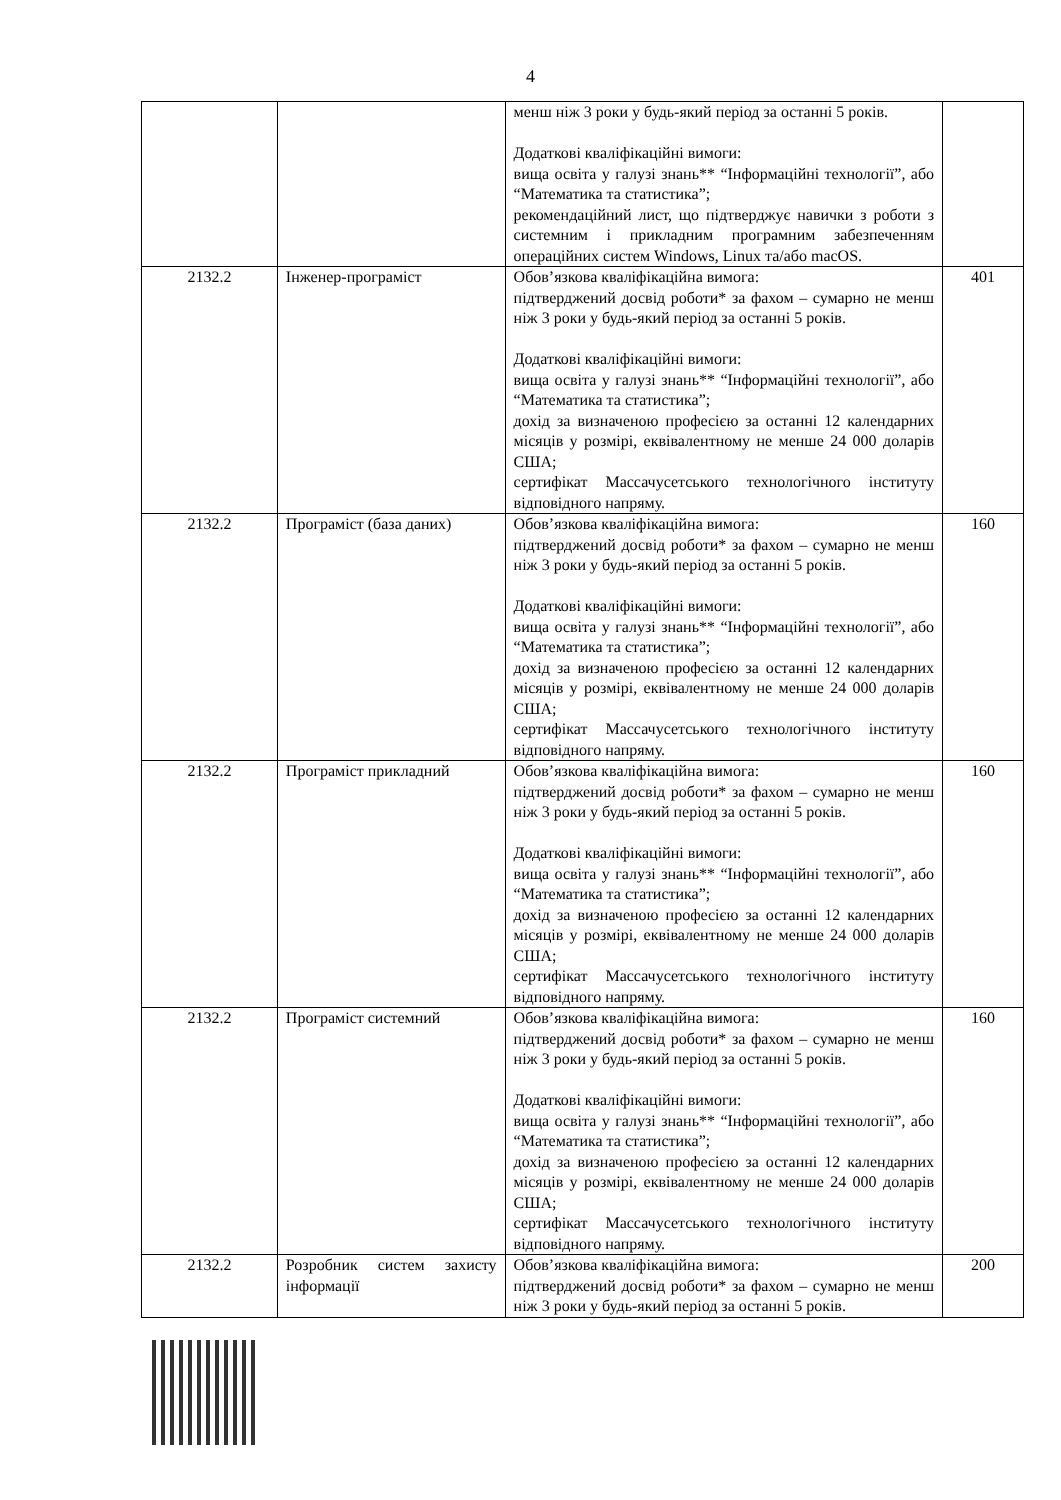4
| | | менш ніж 3 роки у будь-який період за останні 5 років. Додаткові кваліфікаційні вимоги: вища освіта у галузі знань** “Інформаційні технології”, або “Математика та статистика”; рекомендаційний лист, що підтверджує навички з роботи з системним і прикладним програмним забезпеченням операційних систем Windows, Linux та/або macOS. | |
| 2132.2 | Інженер-програміст | Обов’язкова кваліфікаційна вимога: підтверджений досвід роботи* за фахом – сумарно не менш ніж 3 роки у будь-який період за останні 5 років. Додаткові кваліфікаційні вимоги: вища освіта у галузі знань** “Інформаційні технології”, або “Математика та статистика”; дохід за визначеною професією за останні 12 календарних місяців у розмірі, еквівалентному не менше 24 000 доларів США; сертифікат Массачусетського технологічного інституту відповідного напряму. | 401 |
| 2132.2 | Програміст (база даних) | Обов’язкова кваліфікаційна вимога: підтверджений досвід роботи* за фахом – сумарно не менш ніж 3 роки у будь-який період за останні 5 років. Додаткові кваліфікаційні вимоги: вища освіта у галузі знань** “Інформаційні технології”, або “Математика та статистика”; дохід за визначеною професією за останні 12 календарних місяців у розмірі, еквівалентному не менше 24 000 доларів США; сертифікат Массачусетського технологічного інституту відповідного напряму. | 160 |
| 2132.2 | Програміст прикладний | Обов’язкова кваліфікаційна вимога: підтверджений досвід роботи* за фахом – сумарно не менш ніж 3 роки у будь-який період за останні 5 років. Додаткові кваліфікаційні вимоги: вища освіта у галузі знань** “Інформаційні технології”, або “Математика та статистика”; дохід за визначеною професією за останні 12 календарних місяців у розмірі, еквівалентному не менше 24 000 доларів США; сертифікат Массачусетського технологічного інституту відповідного напряму. | 160 |
| 2132.2 | Програміст системний | Обов’язкова кваліфікаційна вимога: підтверджений досвід роботи* за фахом – сумарно не менш ніж 3 роки у будь-який період за останні 5 років. Додаткові кваліфікаційні вимоги: вища освіта у галузі знань** “Інформаційні технології”, або “Математика та статистика”; дохід за визначеною професією за останні 12 календарних місяців у розмірі, еквівалентному не менше 24 000 доларів США; сертифікат Массачусетського технологічного інституту відповідного напряму. | 160 |
| 2132.2 | Розробник систем захисту інформації | Обов’язкова кваліфікаційна вимога: підтверджений досвід роботи* за фахом – сумарно не менш ніж 3 роки у будь-який період за останні 5 років. | 200 |